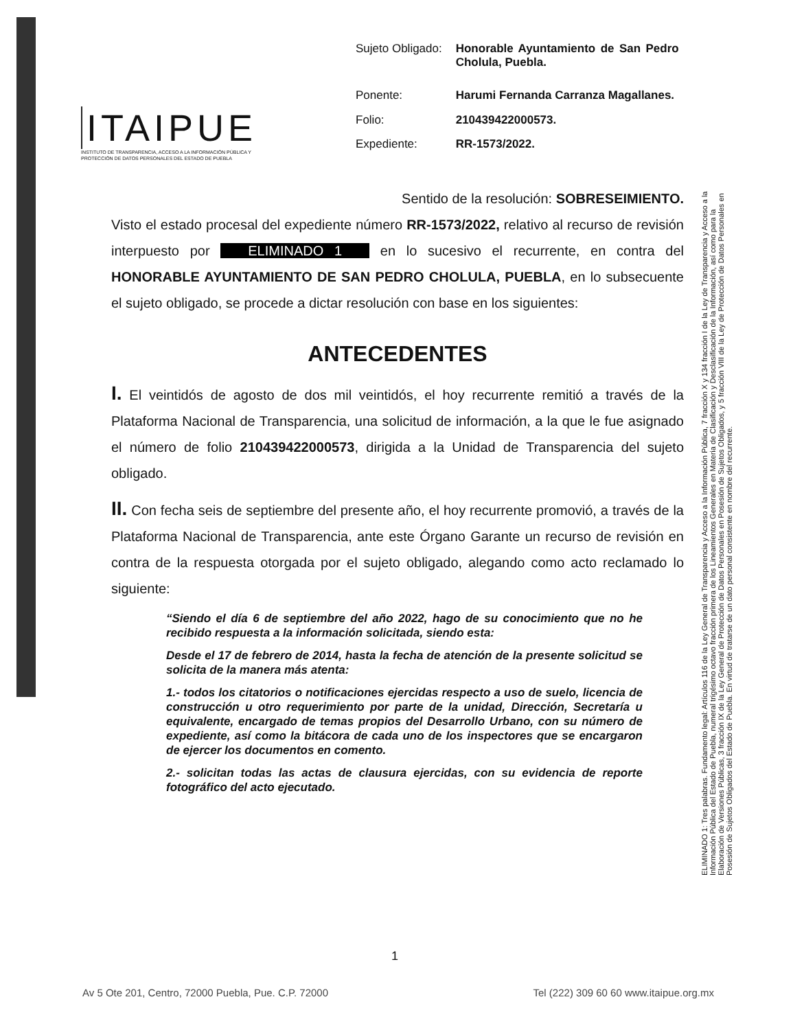ITAIPUE
INSTITUTO DE TRANSPARENCIA, ACCESO A LA INFORMACIÓN PÚBLICA Y PROTECCIÓN DE DATOS PERSONALES DEL ESTADO DE PUEBLA
| Sujeto Obligado: | Honorable Ayuntamiento de San Pedro Cholula, Puebla. |
| Ponente: | Harumi Fernanda Carranza Magallanes. |
| Folio: | 210439422000573. |
| Expediente: | RR-1573/2022. |
Sentido de la resolución: SOBRESEIMIENTO.
Visto el estado procesal del expediente número RR-1573/2022, relativo al recurso de revisión interpuesto por ELIMINADO 1 en lo sucesivo el recurrente, en contra del HONORABLE AYUNTAMIENTO DE SAN PEDRO CHOLULA, PUEBLA, en lo subsecuente el sujeto obligado, se procede a dictar resolución con base en los siguientes:
ANTECEDENTES
I. El veintidós de agosto de dos mil veintidós, el hoy recurrente remitió a través de la Plataforma Nacional de Transparencia, una solicitud de información, a la que le fue asignado el número de folio 210439422000573, dirigida a la Unidad de Transparencia del sujeto obligado.
II. Con fecha seis de septiembre del presente año, el hoy recurrente promovió, a través de la Plataforma Nacional de Transparencia, ante este Órgano Garante un recurso de revisión en contra de la respuesta otorgada por el sujeto obligado, alegando como acto reclamado lo siguiente:
“Siendo el día 6 de septiembre del año 2022, hago de su conocimiento que no he recibido respuesta a la información solicitada, siendo esta:
Desde el 17 de febrero de 2014, hasta la fecha de atención de la presente solicitud se solicita de la manera más atenta:
1.- todos los citatorios o notificaciones ejercidas respecto a uso de suelo, licencia de construcción u otro requerimiento por parte de la unidad, Dirección, Secretaría u equivalente, encargado de temas propios del Desarrollo Urbano, con su número de expediente, así como la bitácora de cada uno de los inspectores que se encargaron de ejercer los documentos en comento.
2.- solicitan todas las actas de clausura ejercidas, con su evidencia de reporte fotográfico del acto ejecutado.
ELIMINADO 1: Tres palabras. Fundamento legal: Artículos 116 de la Ley General de Transparencia y Acceso a la Información Pública, 7 fracción X y 134 fracción I de la Ley de Transparencia y Acceso a la Información Pública del Estado de Puebla, numeral trigésimo octavo fracción primera de los Lineamientos Generales en Materia de Clasificación y Desclasificación de la Información, así como para la Elaboración de Versiones Públicas, 3 fracción IX de la Ley General de Protección de Datos Personales en Posesión de Sujetos Obligados, y 5 fracción VIII de la Ley de Protección de Datos Personales en Posesión de Sujetos Obligados del Estado de Puebla. En virtud de tratarse de un dato personal consistente en nombre del recurrente.
1
Av 5 Ote 201, Centro, 72000 Puebla, Pue. C.P. 72000 Tel (222) 309 60 60 www.itaipue.org.mx